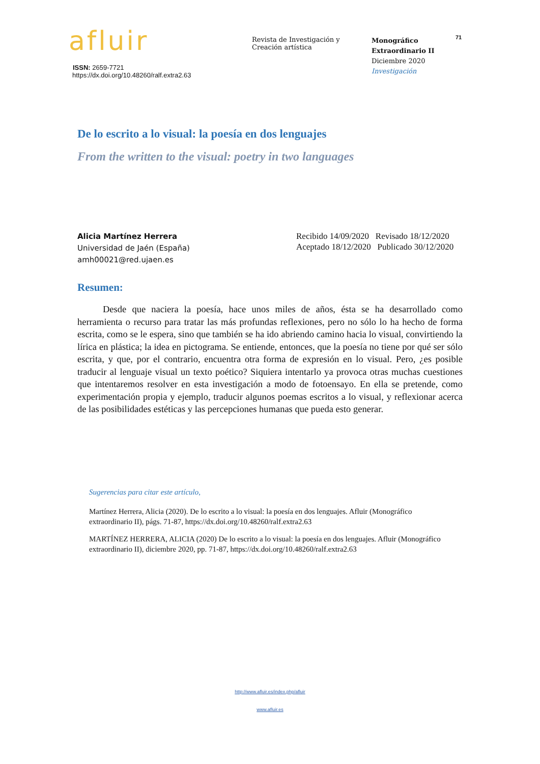afluir
ISSN: 2659-7721
https://dx.doi.org/10.48260/ralf.extra2.63
Revista de Investigación y
Creación artística
Monográfico
Extraordinario II
Diciembre 2020
Investigación
71
De lo escrito a lo visual: la poesía en dos lenguajes
From the written to the visual: poetry in two languages
Alicia Martínez Herrera
Universidad de Jaén (España)
amh00021@red.ujaen.es
Recibido 14/09/2020 Revisado 18/12/2020
Aceptado 18/12/2020 Publicado 30/12/2020
Resumen:
Desde que naciera la poesía, hace unos miles de años, ésta se ha desarrollado como herramienta o recurso para tratar las más profundas reflexiones, pero no sólo lo ha hecho de forma escrita, como se le espera, sino que también se ha ido abriendo camino hacia lo visual, convirtiendo la lírica en plástica; la idea en pictograma. Se entiende, entonces, que la poesía no tiene por qué ser sólo escrita, y que, por el contrario, encuentra otra forma de expresión en lo visual. Pero, ¿es posible traducir al lenguaje visual un texto poético? Siquiera intentarlo ya provoca otras muchas cuestiones que intentaremos resolver en esta investigación a modo de fotoensayo. En ella se pretende, como experimentación propia y ejemplo, traducir algunos poemas escritos a lo visual, y reflexionar acerca de las posibilidades estéticas y las percepciones humanas que pueda esto generar.
Sugerencias para citar este artículo,
Martínez Herrera, Alicia (2020). De lo escrito a lo visual: la poesía en dos lenguajes. Afluir (Monográfico extraordinario II), págs. 71-87, https://dx.doi.org/10.48260/ralf.extra2.63
MARTÍNEZ HERRERA, ALICIA (2020) De lo escrito a lo visual: la poesía en dos lenguajes. Afluir (Monográfico extraordinario II), diciembre 2020, pp. 71-87, https://dx.doi.org/10.48260/ralf.extra2.63
http://www.afluir.es/index.php/afluir
www.afluir.es